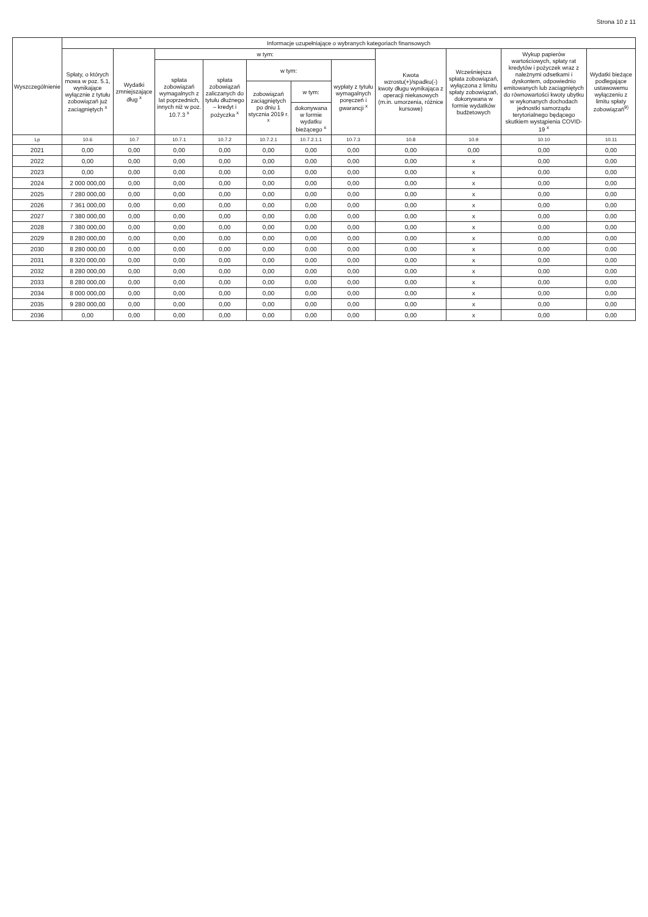Strona 10 z 11
| Wyszczególnienie | Informacje uzupełniające o wybranych kategoriach finansowych | | | | | | | | | | |
| --- | --- | --- | --- | --- | --- | --- | --- | --- | --- | --- | --- |
| | Spłaty, o których mowa w poz. 5.1, wynikające wyłącznie z tytułu zobowiązań już zaciągniętych <sup>x</sup> | Wydatki zmniejszające dług <sup>x</sup> | w tym: | | | | | Kwota wzrostu(+)/spadku(-) kwoty długu wynikająca z operacji niekasowych (m.in. umorzenia, różnice kursowe) | Wcześniejsza spłata zobowiązań, wyłączona z limitu spłaty zobowiązań, dokonywana w formie wydatków budżetowych | Wykup papierów wartościowych, spłaty rat kredytów i pożyczek wraz z należnymi odsetkami i dyskontem, odpowiednio emitowanych lub zaciągniętych do równowartości kwoty ubytku w wykonanych dochodach jednostki samorządu terytorialnego będącego skutkiem wystąpienia COVID-19 <sup>x</sup> | Wydatki bieżące podlegające ustawowemu wyłączeniu z limitu spłaty zobowiązań<sup>9)</sup> |
| | | | spłata zobowiązań wymagalnych z lat poprzednich, innych niż w poz. 10.7.3 <sup>x</sup> | spłata zobowiązań zaliczanych do tytułu dłużnego – kredyt i pożyczka <sup>x</sup> | w tym: | | wypłaty z tytułu wymagalnych poręczeń i gwarancji <sup>x</sup> | | | | |
| | | | | | zobowiązań zaciągniętych po dniu 1 stycznia 2019 r. <sup>x</sup> | w tym: | | | | | |
| | | | | | | dokonywana w formie wydatku bieżącego <sup>x</sup> | | | | | |
| Lp | 10.6 | 10.7 | 10.7.1 | 10.7.2 | 10.7.2.1 | 10.7.2.1.1 | 10.7.3 | 10.8 | 10.9 | 10.10 | 10.11 |
| 2021 | 0,00 | 0,00 | 0,00 | 0,00 | 0,00 | 0,00 | 0,00 | 0,00 | 0,00 | 0,00 | 0,00 |
| 2022 | 0,00 | 0,00 | 0,00 | 0,00 | 0,00 | 0,00 | 0,00 | 0,00 | x | 0,00 | 0,00 |
| 2023 | 0,00 | 0,00 | 0,00 | 0,00 | 0,00 | 0,00 | 0,00 | 0,00 | x | 0,00 | 0,00 |
| 2024 | 2 000 000,00 | 0,00 | 0,00 | 0,00 | 0,00 | 0,00 | 0,00 | 0,00 | x | 0,00 | 0,00 |
| 2025 | 7 280 000,00 | 0,00 | 0,00 | 0,00 | 0,00 | 0,00 | 0,00 | 0,00 | x | 0,00 | 0,00 |
| 2026 | 7 361 000,00 | 0,00 | 0,00 | 0,00 | 0,00 | 0,00 | 0,00 | 0,00 | x | 0,00 | 0,00 |
| 2027 | 7 380 000,00 | 0,00 | 0,00 | 0,00 | 0,00 | 0,00 | 0,00 | 0,00 | x | 0,00 | 0,00 |
| 2028 | 7 380 000,00 | 0,00 | 0,00 | 0,00 | 0,00 | 0,00 | 0,00 | 0,00 | x | 0,00 | 0,00 |
| 2029 | 8 280 000,00 | 0,00 | 0,00 | 0,00 | 0,00 | 0,00 | 0,00 | 0,00 | x | 0,00 | 0,00 |
| 2030 | 8 280 000,00 | 0,00 | 0,00 | 0,00 | 0,00 | 0,00 | 0,00 | 0,00 | x | 0,00 | 0,00 |
| 2031 | 8 320 000,00 | 0,00 | 0,00 | 0,00 | 0,00 | 0,00 | 0,00 | 0,00 | x | 0,00 | 0,00 |
| 2032 | 8 280 000,00 | 0,00 | 0,00 | 0,00 | 0,00 | 0,00 | 0,00 | 0,00 | x | 0,00 | 0,00 |
| 2033 | 8 280 000,00 | 0,00 | 0,00 | 0,00 | 0,00 | 0,00 | 0,00 | 0,00 | x | 0,00 | 0,00 |
| 2034 | 8 000 000,00 | 0,00 | 0,00 | 0,00 | 0,00 | 0,00 | 0,00 | 0,00 | x | 0,00 | 0,00 |
| 2035 | 9 280 000,00 | 0,00 | 0,00 | 0,00 | 0,00 | 0,00 | 0,00 | 0,00 | x | 0,00 | 0,00 |
| 2036 | 0,00 | 0,00 | 0,00 | 0,00 | 0,00 | 0,00 | 0,00 | 0,00 | x | 0,00 | 0,00 |